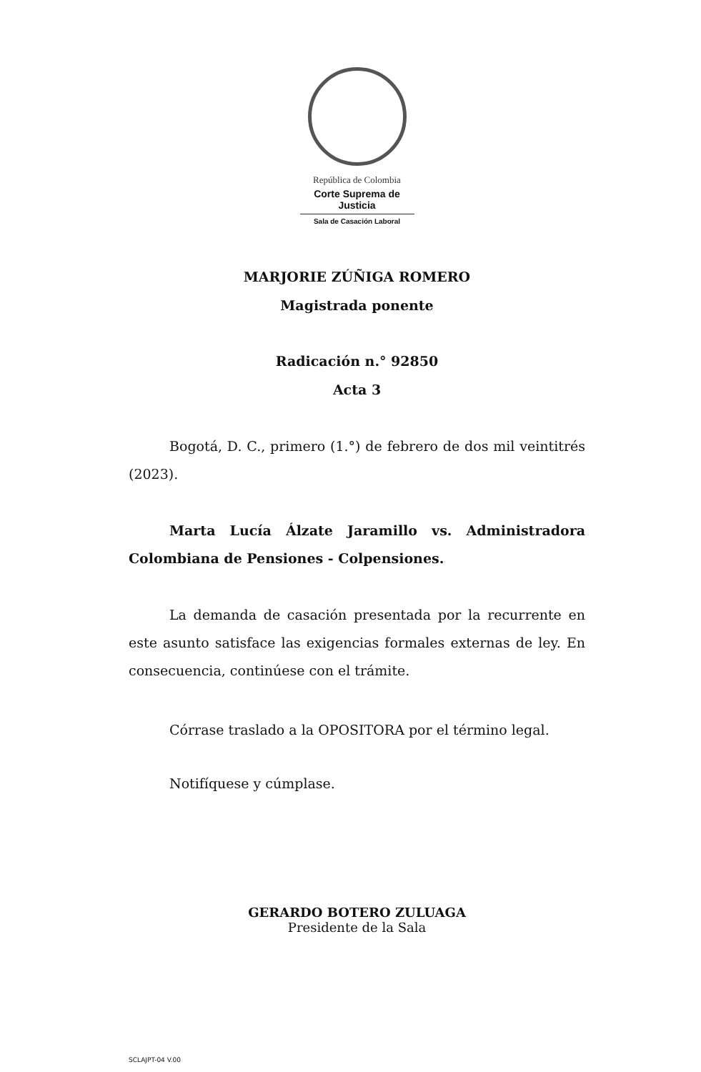República de Colombia
Corte Suprema de Justicia
Sala de Casación Laboral
MARJORIE ZÚÑIGA ROMERO
Magistrada ponente
Radicación n.° 92850
Acta 3
Bogotá, D. C., primero (1.°) de febrero de dos mil veintitrés (2023).
Marta Lucía Álzate Jaramillo vs. Administradora Colombiana de Pensiones - Colpensiones.
La demanda de casación presentada por la recurrente en este asunto satisface las exigencias formales externas de ley. En consecuencia, continúese con el trámite.
Córrase traslado a la OPOSITORA por el término legal.
Notifíquese y cúmplase.
GERARDO BOTERO ZULUAGA
Presidente de la Sala
SCLAJPT-04 V.00